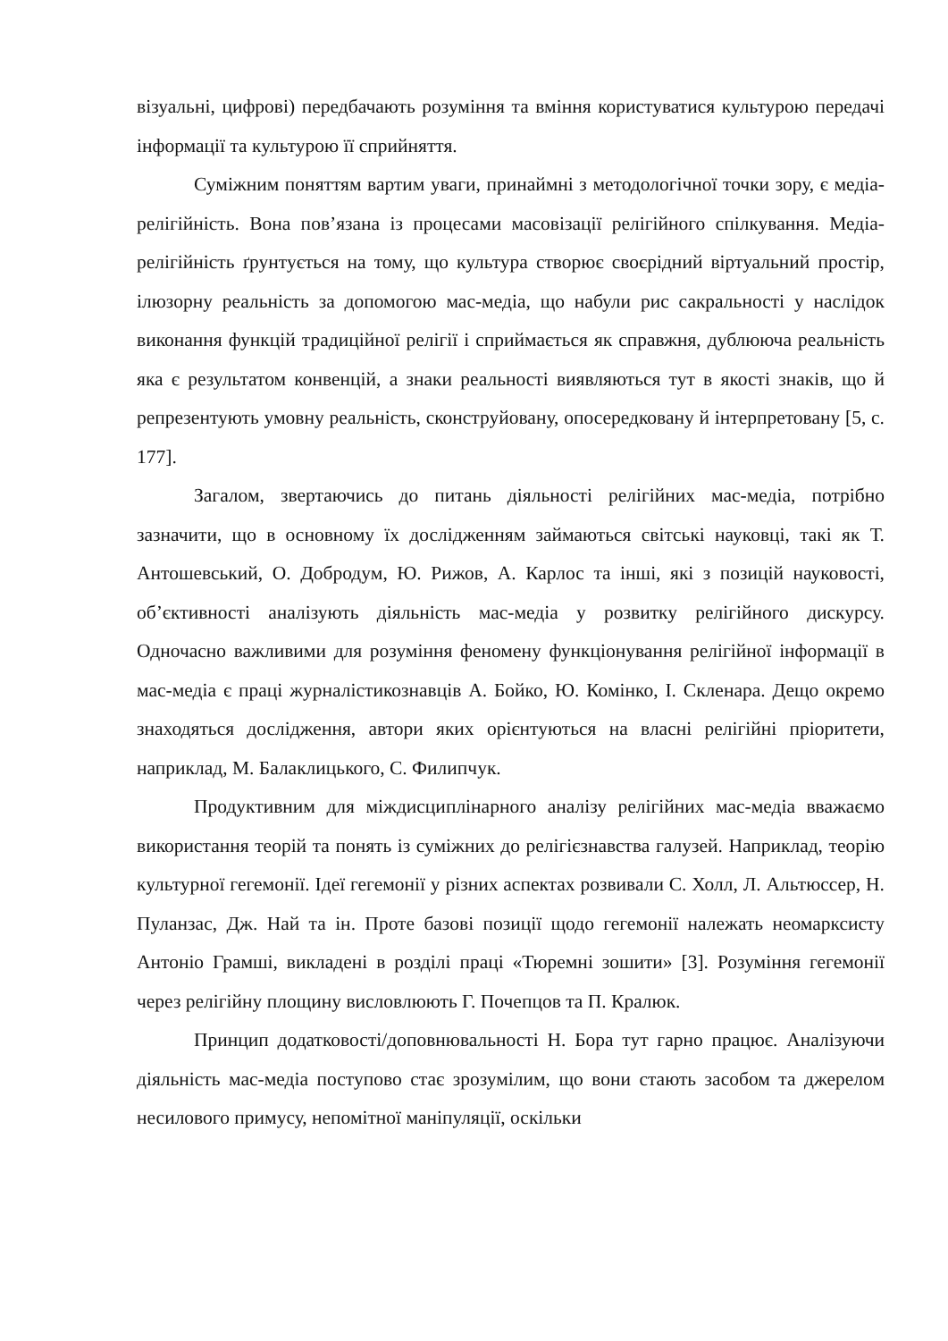візуальні, цифрові) передбачають розуміння та вміння користуватися культурою передачі інформації та культурою її сприйняття.
Суміжним поняттям вартим уваги, принаймні з методологічної точки зору, є медіа-релігійність. Вона пов’язана із процесами масовізації релігійного спілкування. Медіа-релігійність ґрунтується на тому, що культура створює своєрідний віртуальний простір, ілюзорну реальність за допомогою мас-медіа, що набули рис сакральності у наслідок виконання функцій традиційної релігії і сприймається як справжня, дублююча реальність яка є результатом конвенцій, а знаки реальності виявляються тут в якості знаків, що й репрезентують умовну реальність, сконструйовану, опосередковану й інтерпретовану [5, с. 177].
Загалом, звертаючись до питань діяльності релігійних мас-медіа, потрібно зазначити, що в основному їх дослідженням займаються світські науковці, такі як Т. Антошевський, О. Добродум, Ю. Рижов, А. Карлос та інші, які з позицій науковості, об’єктивності аналізують діяльність мас-медіа у розвитку релігійного дискурсу. Одночасно важливими для розуміння феномену функціонування релігійної інформації в мас-медіа є праці журналістикознавців А. Бойко, Ю. Комінко, І. Скленара. Дещо окремо знаходяться дослідження, автори яких орієнтуються на власні релігійні пріоритети, наприклад, М. Балаклицького, С. Филипчук.
Продуктивним для міждисциплінарного аналізу релігійних мас-медіа вважаємо використання теорій та понять із суміжних до релігієзнавства галузей. Наприклад, теорію культурної гегемонії. Ідеї гегемонії у різних аспектах розвивали С. Холл, Л. Альтюссер, Н. Пуланзас, Дж. Най та ін. Проте базові позиції щодо гегемонії належать неомарксисту Антоніо Грамші, викладені в розділі праці «Тюремні зошити» [3]. Розуміння гегемонії через релігійну площину висловлюють Г. Почепцов та П. Кралюк.
Принцип додатковості/доповнювальності Н. Бора тут гарно працює. Аналізуючи діяльність мас-медіа поступово стає зрозумілим, що вони стають засобом та джерелом несилового примусу, непомітної маніпуляції, оскільки